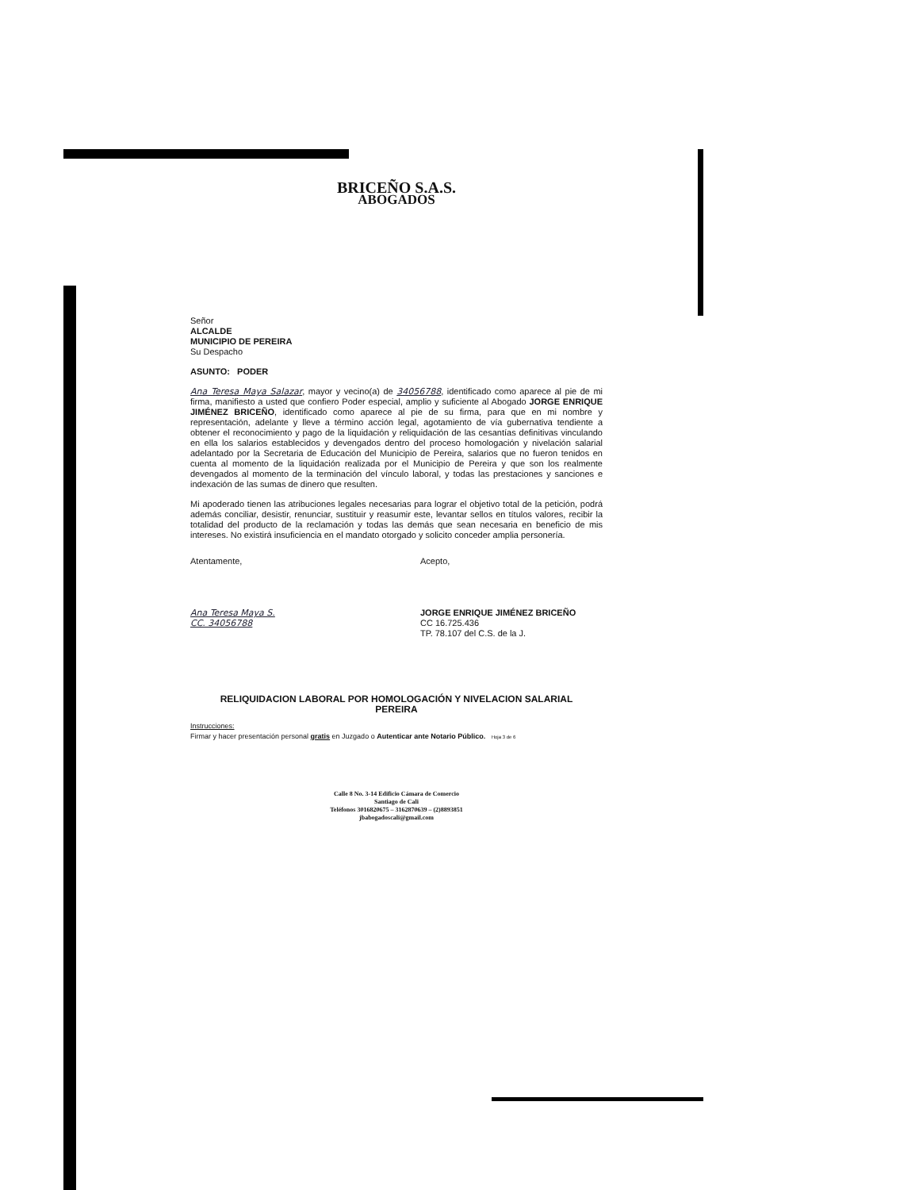BRICEÑO S.A.S.
ABOGADOS
Señor
ALCALDE
MUNICIPIO DE PEREIRA
Su Despacho
ASUNTO: PODER
Ana Teresa Maya Salazar, mayor y vecino(a) de 34056788, identificado como aparece al pie de mi firma, manifiesto a usted que confiero Poder especial, amplio y suficiente al Abogado JORGE ENRIQUE JIMÉNEZ BRICEÑO, identificado como aparece al pie de su firma, para que en mi nombre y representación, adelante y lleve a término acción legal, agotamiento de vía gubernativa tendiente a obtener el reconocimiento y pago de la liquidación y reliquidación de las cesantías definitivas vinculando en ella los salarios establecidos y devengados dentro del proceso homologación y nivelación salarial adelantado por la Secretaria de Educación del Municipio de Pereira, salarios que no fueron tenidos en cuenta al momento de la liquidación realizada por el Municipio de Pereira y que son los realmente devengados al momento de la terminación del vínculo laboral, y todas las prestaciones y sanciones e indexación de las sumas de dinero que resulten.
Mi apoderado tienen las atribuciones legales necesarias para lograr el objetivo total de la petición, podrá además conciliar, desistir, renunciar, sustituir y reasumir este, levantar sellos en títulos valores, recibir la totalidad del producto de la reclamación y todas las demás que sean necesaria en beneficio de mis intereses. No existirá insuficiencia en el mandato otorgado y solicito conceder amplia personería.
Atentamente,
Ana Teresa Maya S.
CC. 34056788
Acepto,
JORGE ENRIQUE JIMÉNEZ BRICEÑO
CC 16.725.436
TP. 78.107 del C.S. de la J.
RELIQUIDACION LABORAL POR HOMOLOGACIÓN Y NIVELACION SALARIAL
PEREIRA
Instrucciones:
Firmar y hacer presentación personal gratis en Juzgado o Autenticar ante Notario Público. Hoja 3 de 6
Calle 8 No. 3-14 Edificio Cámara de Comercio
Santiago de Cali
Teléfonos 3016820675 – 3162870639 – (2)8893851
jbabogadoscali@gmail.com